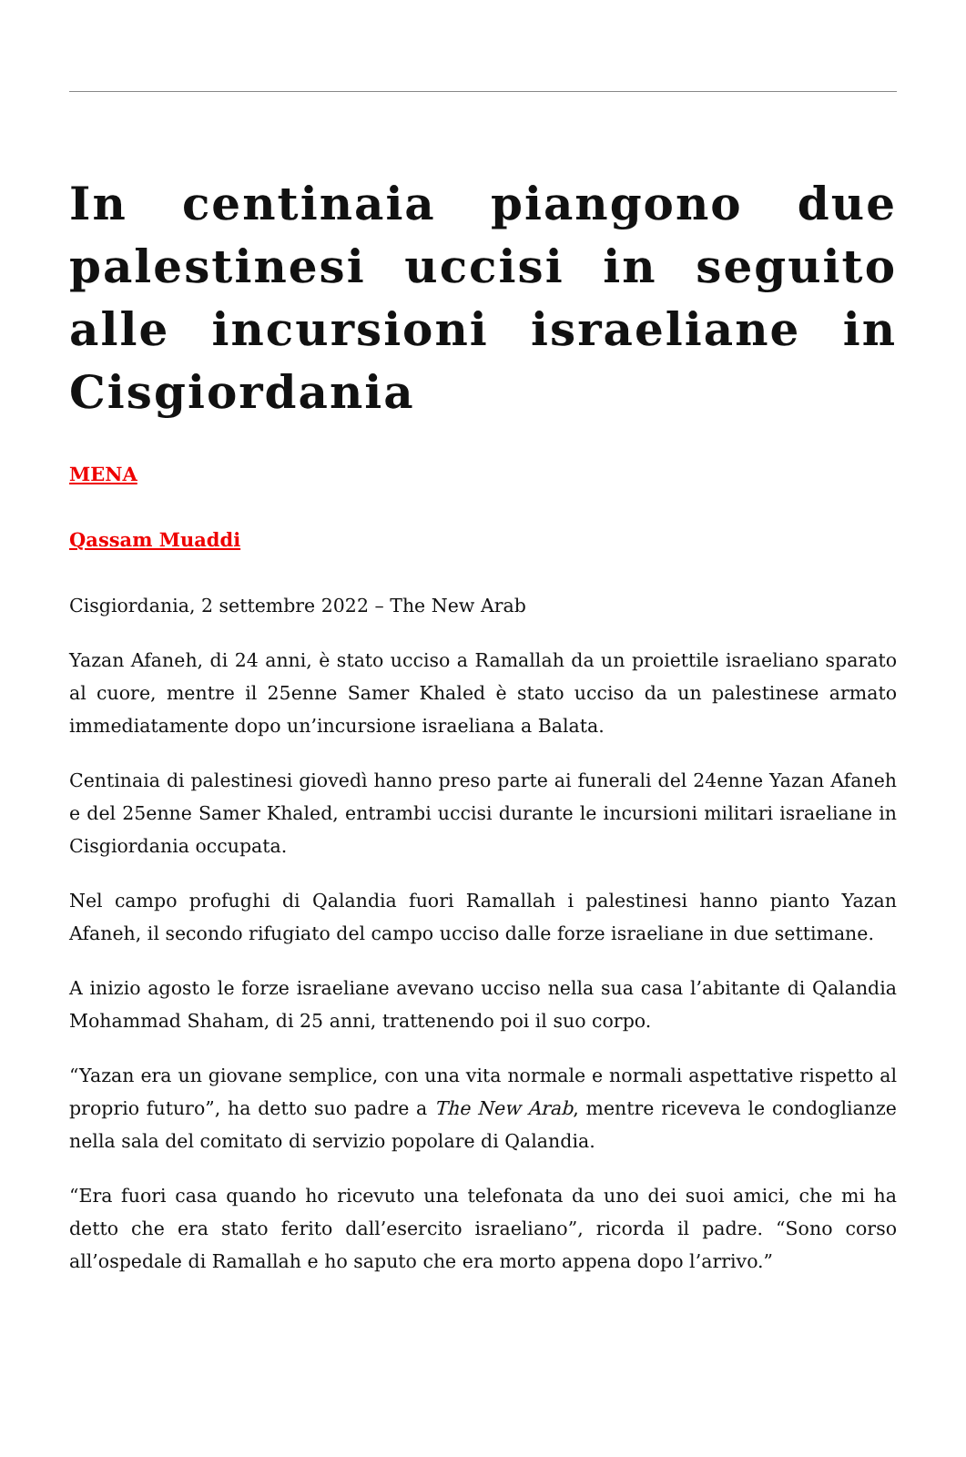In centinaia piangono due palestinesi uccisi in seguito alle incursioni israeliane in Cisgiordania
MENA
Qassam Muaddi
Cisgiordania, 2 settembre 2022 – The New Arab
Yazan Afaneh, di 24 anni, è stato ucciso a Ramallah da un proiettile israeliano sparato al cuore, mentre il 25enne Samer Khaled è stato ucciso da un palestinese armato immediatamente dopo un’incursione israeliana a Balata.
Centinaia di palestinesi giovedì hanno preso parte ai funerali del 24enne Yazan Afaneh e del 25enne Samer Khaled, entrambi uccisi durante le incursioni militari israeliane in Cisgiordania occupata.
Nel campo profughi di Qalandia fuori Ramallah i palestinesi hanno pianto Yazan Afaneh, il secondo rifugiato del campo ucciso dalle forze israeliane in due settimane.
A inizio agosto le forze israeliane avevano ucciso nella sua casa l’abitante di Qalandia Mohammad Shaham, di 25 anni, trattenendo poi il suo corpo.
“Yazan era un giovane semplice, con una vita normale e normali aspettative rispetto al proprio futuro”, ha detto suo padre a The New Arab, mentre riceveva le condoglianze nella sala del comitato di servizio popolare di Qalandia.
“Era fuori casa quando ho ricevuto una telefonata da uno dei suoi amici, che mi ha detto che era stato ferito dall’esercito israeliano”, ricorda il padre. “Sono corso all’ospedale di Ramallah e ho saputo che era morto appena dopo l’arrivo.”